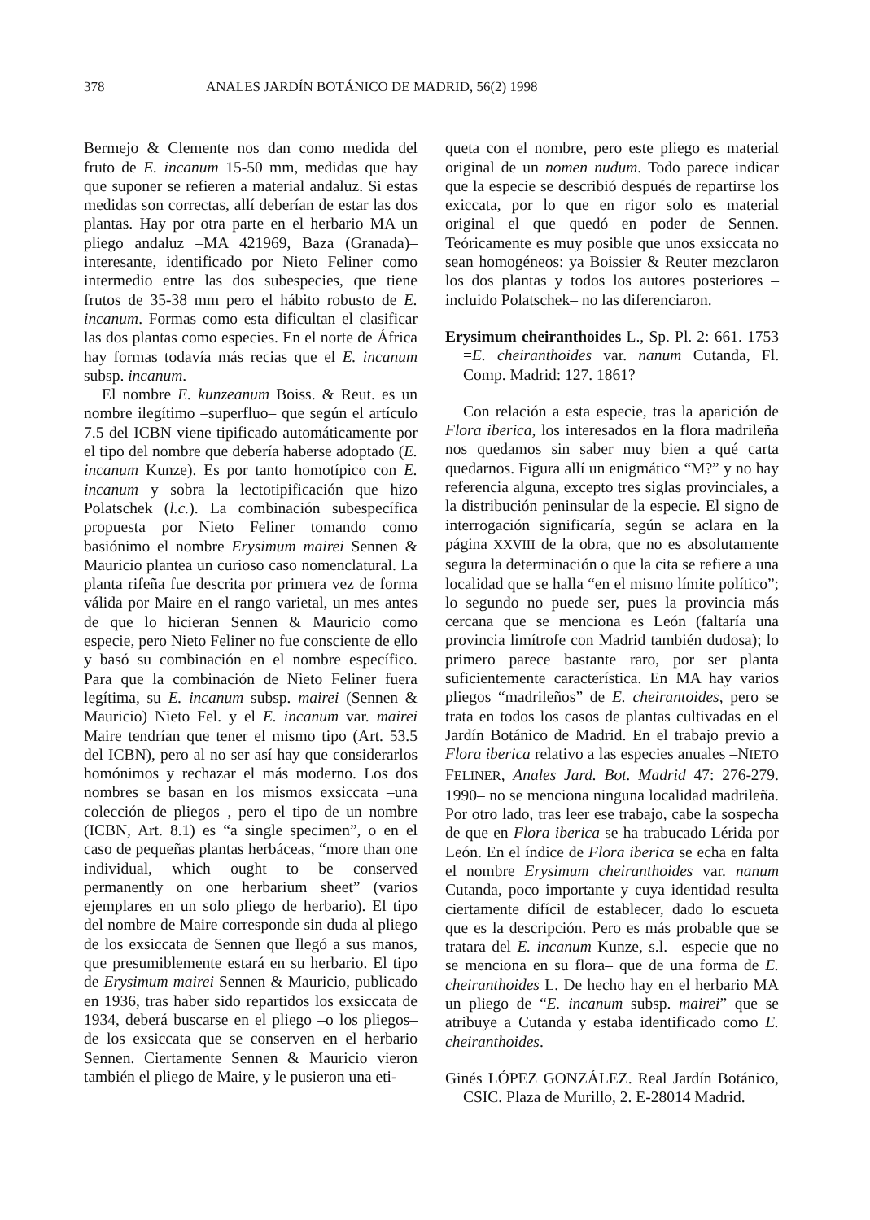378 ANALES JARDÍN BOTÁNICO DE MADRID, 56(2) 1998
Bermejo & Clemente nos dan como medida del fruto de E. incanum 15-50 mm, medidas que hay que suponer se refieren a material andaluz. Si estas medidas son correctas, allí deberían de estar las dos plantas. Hay por otra parte en el herbario MA un pliego andaluz –MA 421969, Baza (Granada)– interesante, identificado por Nieto Feliner como intermedio entre las dos subespecies, que tiene frutos de 35-38 mm pero el hábito robusto de E. incanum. Formas como esta dificultan el clasificar las dos plantas como especies. En el norte de África hay formas todavía más recias que el E. incanum subsp. incanum.
El nombre E. kunzeanum Boiss. & Reut. es un nombre ilegítimo –superfluo– que según el artículo 7.5 del ICBN viene tipificado automáticamente por el tipo del nombre que debería haberse adoptado (E. incanum Kunze). Es por tanto homotípico con E. incanum y sobra la lectotipificación que hizo Polatschek (l.c.). La combinación subespecífica propuesta por Nieto Feliner tomando como basiónimo el nombre Erysimum mairei Sennen & Mauricio plantea un curioso caso nomenclatural. La planta rifeña fue descrita por primera vez de forma válida por Maire en el rango varietal, un mes antes de que lo hicieran Sennen & Mauricio como especie, pero Nieto Feliner no fue consciente de ello y basó su combinación en el nombre específico. Para que la combinación de Nieto Feliner fuera legítima, su E. incanum subsp. mairei (Sennen & Mauricio) Nieto Fel. y el E. incanum var. mairei Maire tendrían que tener el mismo tipo (Art. 53.5 del ICBN), pero al no ser así hay que considerarlos homónimos y rechazar el más moderno. Los dos nombres se basan en los mismos exsiccata –una colección de pliegos–, pero el tipo de un nombre (ICBN, Art. 8.1) es “a single specimen”, o en el caso de pequeñas plantas herbáceas, “more than one individual, which ought to be conserved permanently on one herbarium sheet” (varios ejemplares en un solo pliego de herbario). El tipo del nombre de Maire corresponde sin duda al pliego de los exsiccata de Sennen que llegó a sus manos, que presumiblemente estará en su herbario. El tipo de Erysimum mairei Sennen & Mauricio, publicado en 1936, tras haber sido repartidos los exsiccata de 1934, deberá buscarse en el pliego –o los pliegos– de los exsiccata que se conserven en el herbario Sennen. Ciertamente Sennen & Mauricio vieron también el pliego de Maire, y le pusieron una eti-
queta con el nombre, pero este pliego es material original de un nomen nudum. Todo parece indicar que la especie se describió después de repartirse los exiccata, por lo que en rigor solo es material original el que quedó en poder de Sennen. Teóricamente es muy posible que unos exsiccata no sean homogéneos: ya Boissier & Reuter mezclaron los dos plantas y todos los autores posteriores –incluido Polatschek– no las diferenciaron.
Erysimum cheiranthoides L., Sp. Pl. 2: 661. 1753 =E. cheiranthoides var. nanum Cutanda, Fl. Comp. Madrid: 127. 1861?
Con relación a esta especie, tras la aparición de Flora iberica, los interesados en la flora madrileña nos quedamos sin saber muy bien a qué carta quedarnos. Figura allí un enigmático “M?” y no hay referencia alguna, excepto tres siglas provinciales, a la distribución peninsular de la especie. El signo de interrogación significaría, según se aclara en la página XXVIII de la obra, que no es absolutamente segura la determinación o que la cita se refiere a una localidad que se halla “en el mismo límite político”; lo segundo no puede ser, pues la provincia más cercana que se menciona es León (faltaría una provincia limítrofe con Madrid también dudosa); lo primero parece bastante raro, por ser planta suficientemente característica. En MA hay varios pliegos “madrileños” de E. cheirantoides, pero se trata en todos los casos de plantas cultivadas en el Jardín Botánico de Madrid. En el trabajo previo a Flora iberica relativo a las especies anuales –NIETO FELINER, Anales Jard. Bot. Madrid 47: 276-279. 1990– no se menciona ninguna localidad madrileña. Por otro lado, tras leer ese trabajo, cabe la sospecha de que en Flora iberica se ha trabucado Lérida por León. En el índice de Flora iberica se echa en falta el nombre Erysimum cheiranthoides var. nanum Cutanda, poco importante y cuya identidad resulta ciertamente difícil de establecer, dado lo escueta que es la descripción. Pero es más probable que se tratara del E. incanum Kunze, s.l. –especie que no se menciona en su flora– que de una forma de E. cheiranthoides L. De hecho hay en el herbario MA un pliego de “E. incanum subsp. mairei” que se atribuye a Cutanda y estaba identificado como E. cheiranthoides.
Ginés LÓPEZ GONZÁLEZ. Real Jardín Botánico, CSIC. Plaza de Murillo, 2. E-28014 Madrid.